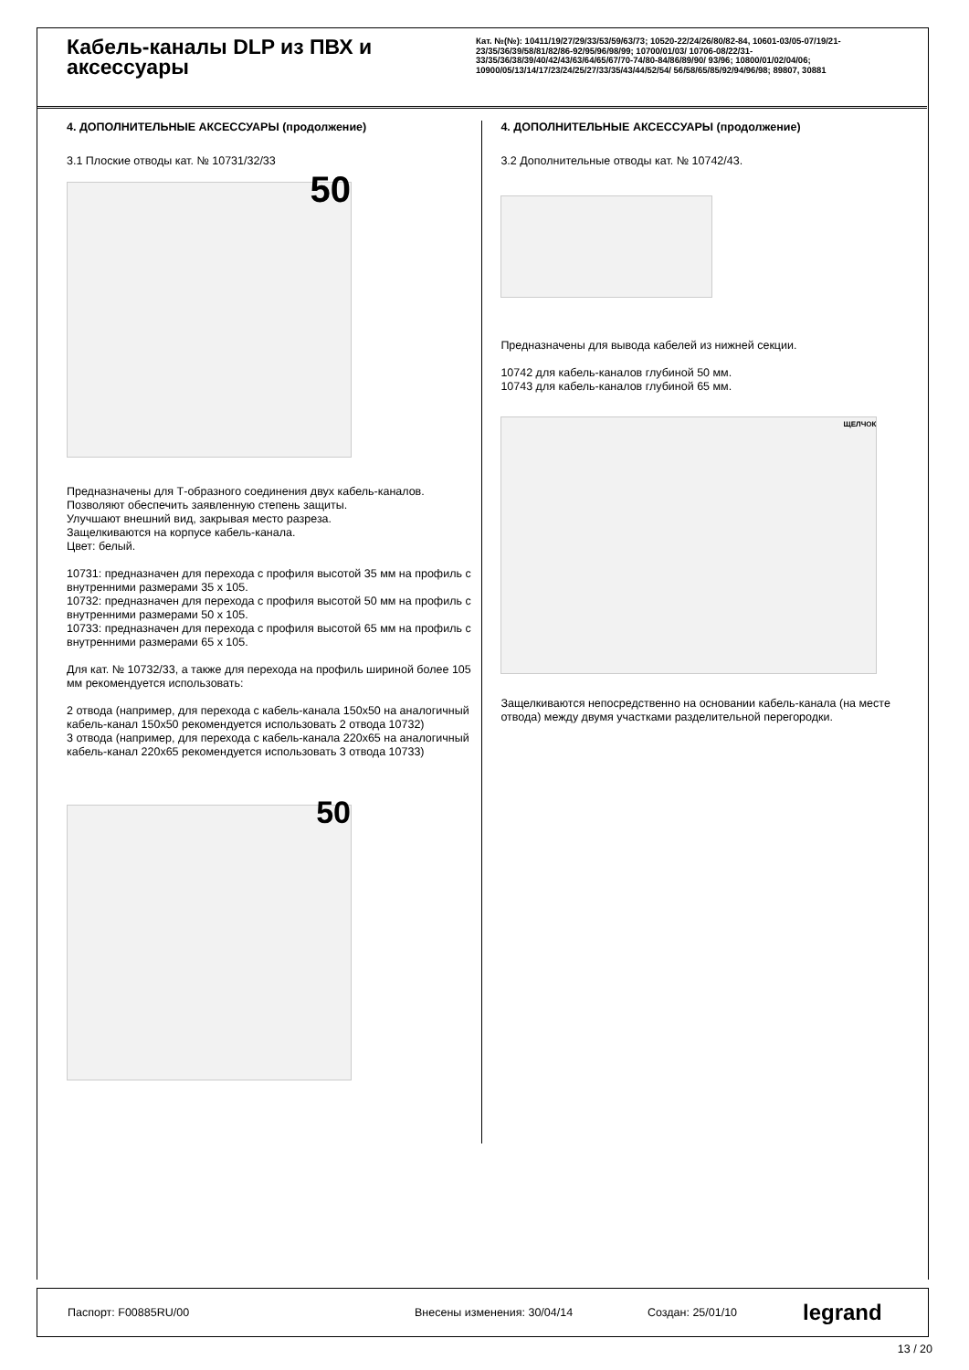Кабель-каналы DLP из ПВХ и аксессуары
Кат. №(№): 10411/19/27/29/33/53/59/63/73; 10520-22/24/26/80/82-84, 10601-03/05-07/19/21-23/35/36/39/58/81/82/86-92/95/96/98/99; 10700/01/03/ 10706-08/22/31-33/35/36/38/39/40/42/43/63/64/65/67/70-74/80-84/86/89/90/ 93/96; 10800/01/02/04/06; 10900/05/13/14/17/23/24/25/27/33/35/43/44/52/54/ 56/58/65/85/92/94/96/98; 89807, 30881
4. ДОПОЛНИТЕЛЬНЫЕ АКСЕССУАРЫ (продолжение)
3.1 Плоские отводы кат. № 10731/32/33
50
Предназначены для Т-образного соединения двух кабель-каналов.
Позволяют обеспечить заявленную степень защиты.
Улучшают внешний вид, закрывая место разреза.
Защелкиваются на корпусе кабель-канала.
Цвет: белый.
10731: предназначен для перехода с профиля высотой 35 мм на профиль с внутренними размерами 35 x 105.
10732: предназначен для перехода с профиля высотой 50 мм на профиль с внутренними размерами 50 x 105.
10733: предназначен для перехода с профиля высотой 65 мм на профиль с внутренними размерами 65 x 105.
Для кат. № 10732/33, а также для перехода на профиль шириной более 105 мм рекомендуется использовать:
2 отвода (например, для перехода с кабель-канала 150x50 на аналогичный кабель-канал 150x50 рекомендуется использовать 2 отвода 10732)
3 отвода (например, для перехода с кабель-канала 220x65 на аналогичный кабель-канал 220x65 рекомендуется использовать 3 отвода 10733)
50
4. ДОПОЛНИТЕЛЬНЫЕ АКСЕССУАРЫ (продолжение)
3.2 Дополнительные отводы кат. № 10742/43.
Предназначены для вывода кабелей из нижней секции.
10742 для кабель-каналов глубиной 50 мм.
10743 для кабель-каналов глубиной 65 мм.
ЩЕЛЧОК
Защелкиваются непосредственно на основании кабель-канала (на месте отвода) между двумя участками разделительной перегородки.
Паспорт: F00885RU/00 Внесены изменения: 30/04/14 Создан: 25/01/10 legrand
13 / 20